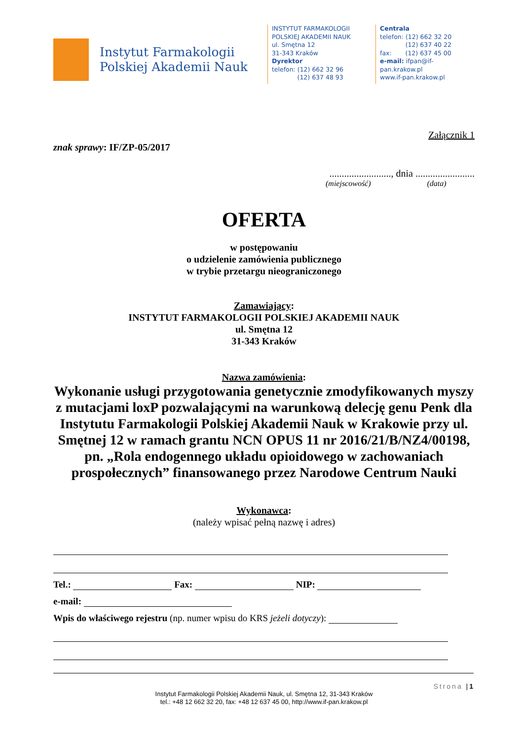Instytut Farmakologii
Polskiej Akademii Nauk
INSTYTUT FARMAKOLOGII
POLSKIEJ AKADEMII NAUK
ul. Smętna 12
31-343 Kraków
Dyrektor
telefon: (12) 662 32 96
(12) 637 48 93
Centrala
telefon: (12) 662 32 20
(12) 637 40 22
fax: (12) 637 45 00
e-mail: ifpan@if-pan.krakow.pl
www.if-pan.krakow.pl
Załącznik 1
znak sprawy: IF/ZP-05/2017
........................., dnia ........................
(miejscowość) (data)
OFERTA
w postępowaniu
o udzielenie zamówienia publicznego
w trybie przetargu nieograniczonego
Zamawiający:
INSTYTUT FARMAKOLOGII POLSKIEJ AKADEMII NAUK
ul. Smętna 12
31-343 Kraków
Nazwa zamówienia:
Wykonanie usługi przygotowania genetycznie zmodyfikowanych myszy z mutacjami loxP pozwalającymi na warunkową delecję genu Penk dla Instytutu Farmakologii Polskiej Akademii Nauk w Krakowie przy ul. Smętnej 12 w ramach grantu NCN OPUS 11 nr 2016/21/B/NZ4/00198, pn. „Rola endogennego układu opioidowego w zachowaniach prospołecznych” finansowanego przez Narodowe Centrum Nauki
Wykonawca:
(należy wpisać pełną nazwę i adres)
Tel.: Fax: NIP:
e-mail:
Wpis do właściwego rejestru (np. numer wpisu do KRS jeżeli dotyczy):
Strona |1
Instytut Farmakologii Polskiej Akademii Nauk, ul. Smętna 12, 31-343 Kraków
tel.: +48 12 662 32 20, fax: +48 12 637 45 00, http://www.if-pan.krakow.pl